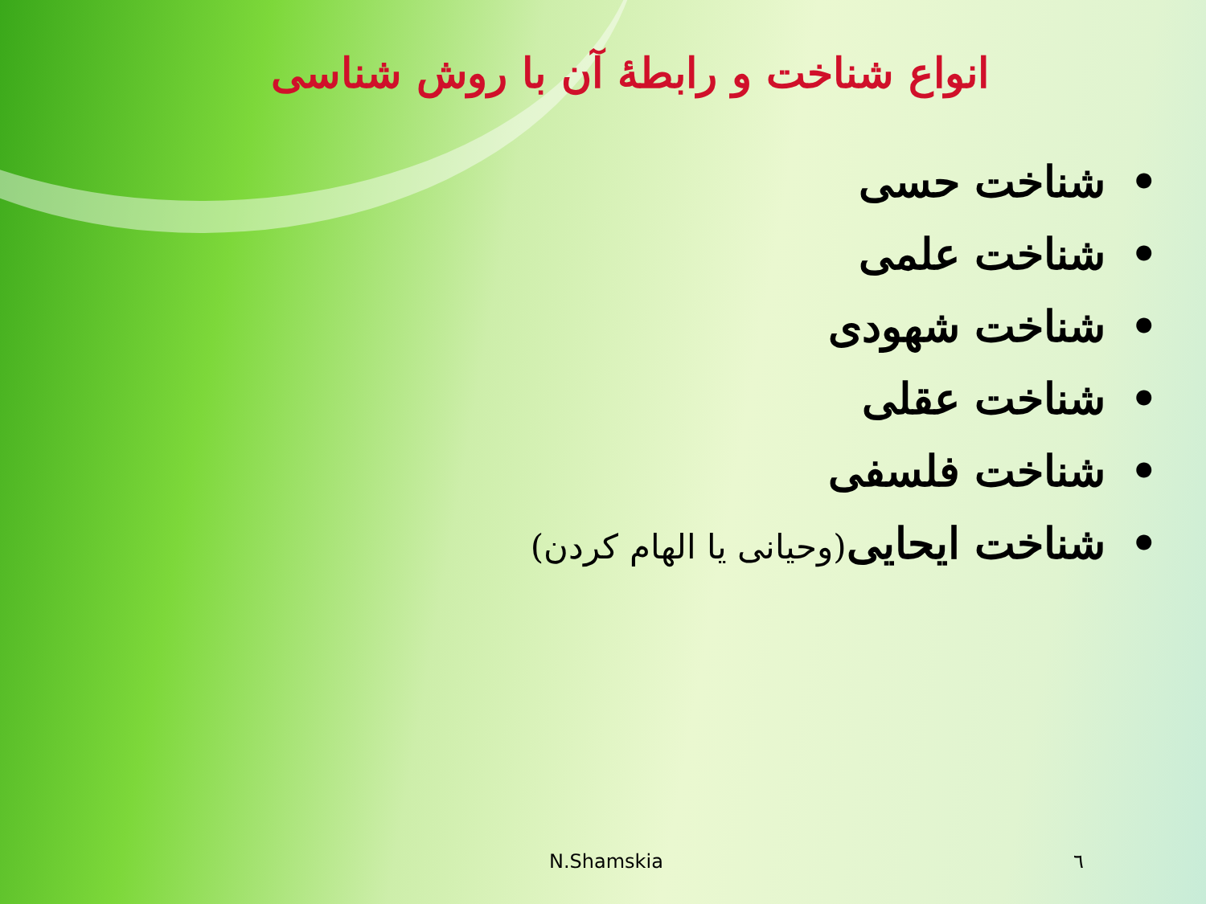انواع شناخت و رابطۀ آن با روش شناسی
•شناخت حسی
•شناخت علمی
•شناخت شهودی
•شناخت عقلی
•شناخت فلسفی
•شناخت ایحایی(وحیانی یا الهام کردن)
N.Shamskia ٦